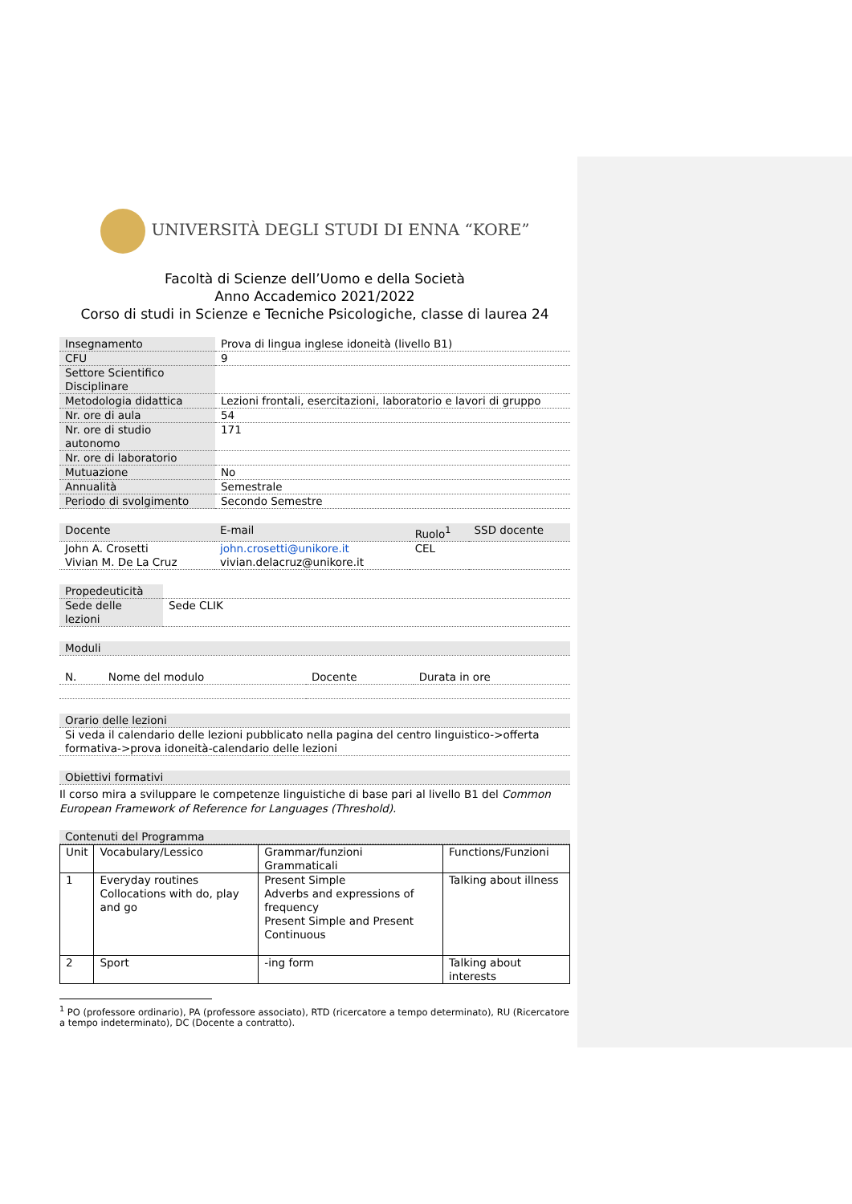UNIVERSITÀ DEGLI STUDI DI ENNA “KORE”
Facoltà di Scienze dell’Uomo e della Società
Anno Accademico 2021/2022
Corso di studi in Scienze e Tecniche Psicologiche, classe di laurea 24
| Insegnamento | Prova di lingua inglese idoneità (livello B1) |
| CFU | 9 |
| Settore Scientifico Disciplinare | |
| Metodologia didattica | Lezioni frontali, esercitazioni, laboratorio e lavori di gruppo |
| Nr. ore di aula | 54 |
| Nr. ore di studio autonomo | 171 |
| Nr. ore di laboratorio | |
| Mutuazione | No |
| Annualità | Semestrale |
| Periodo di svolgimento | Secondo Semestre |
| Docente | E-mail | Ruolo<sup>1</sup> | SSD docente |
| --- | --- | --- | --- |
| John A. Crosetti Vivian M. De La Cruz | john.crosetti@unikore.it vivian.delacruz@unikore.it | CEL | |
| Propedeuticità | |
| Sede delle lezioni | Sede CLIK |
| Moduli |
| N. | Nome del modulo | Docente | Durata in ore |
| --- | --- | --- | --- |
| Orario delle lezioni |
| Si veda il calendario delle lezioni pubblicato nella pagina del centro linguistico->offerta formativa->prova idoneità-calendario delle lezioni |
| Obiettivi formativi |
Il corso mira a sviluppare le competenze linguistiche di base pari al livello B1 del Common European Framework of Reference for Languages (Threshold).
| Contenuti del Programma |
| Unit | Vocabulary/Lessico | Grammar/funzioni Grammaticali | Functions/Funzioni |
| 1 | Everyday routines Collocations with do, play and go | Present Simple Adverbs and expressions of frequency Present Simple and Present Continuous | Talking about illness |
| 2 | Sport | -ing form | Talking about interests |
<sup>1</sup> PO (professore ordinario), PA (professore associato), RTD (ricercatore a tempo determinato), RU (Ricercatore a tempo indeterminato), DC (Docente a contratto).